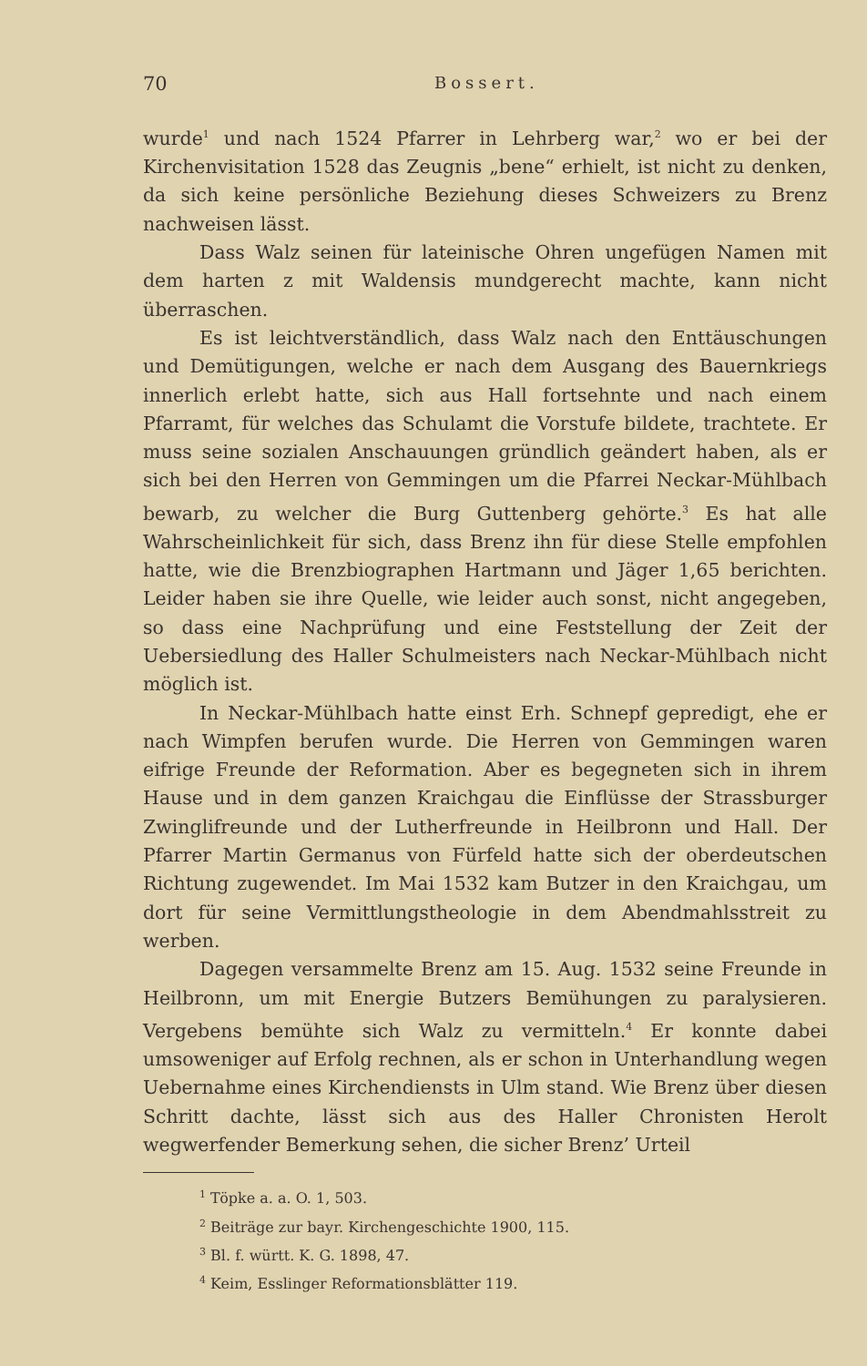70 Bossert.
wurde<sup>1</sup> und nach 1524 Pfarrer in Lehrberg war,<sup>2</sup> wo er bei der Kirchenvisitation 1528 das Zeugnis „bene“ erhielt, ist nicht zu denken, da sich keine persönliche Beziehung dieses Schweizers zu Brenz nachweisen lässt.
Dass Walz seinen für lateinische Ohren ungefügen Namen mit dem harten z mit Waldensis mundgerecht machte, kann nicht überraschen.
Es ist leichtverständlich, dass Walz nach den Enttäuschungen und Demütigungen, welche er nach dem Ausgang des Bauernkriegs innerlich erlebt hatte, sich aus Hall fortsehnte und nach einem Pfarramt, für welches das Schulamt die Vorstufe bildete, trachtete. Er muss seine sozialen Anschauungen gründlich geändert haben, als er sich bei den Herren von Gemmingen um die Pfarrei Neckar-Mühlbach bewarb, zu welcher die Burg Guttenberg gehörte.<sup>3</sup> Es hat alle Wahrscheinlichkeit für sich, dass Brenz ihn für diese Stelle empfohlen hatte, wie die Brenzbiographen Hartmann und Jäger 1,65 berichten. Leider haben sie ihre Quelle, wie leider auch sonst, nicht angegeben, so dass eine Nachprüfung und eine Feststellung der Zeit der Uebersiedlung des Haller Schulmeisters nach Neckar-Mühlbach nicht möglich ist.
In Neckar-Mühlbach hatte einst Erh. Schnepf gepredigt, ehe er nach Wimpfen berufen wurde. Die Herren von Gemmingen waren eifrige Freunde der Reformation. Aber es begegneten sich in ihrem Hause und in dem ganzen Kraichgau die Einflüsse der Strassburger Zwinglifreunde und der Lutherfreunde in Heilbronn und Hall. Der Pfarrer Martin Germanus von Fürfeld hatte sich der oberdeutschen Richtung zugewendet. Im Mai 1532 kam Butzer in den Kraichgau, um dort für seine Vermittlungstheologie in dem Abendmahlsstreit zu werben.
Dagegen versammelte Brenz am 15. Aug. 1532 seine Freunde in Heilbronn, um mit Energie Butzers Bemühungen zu paralysieren. Vergebens bemühte sich Walz zu vermitteln.<sup>4</sup> Er konnte dabei umsoweniger auf Erfolg rechnen, als er schon in Unterhandlung wegen Uebernahme eines Kirchendiensts in Ulm stand. Wie Brenz über diesen Schritt dachte, lässt sich aus des Haller Chronisten Herolt wegwerfender Bemerkung sehen, die sicher Brenz’ Urteil
<sup>1</sup> Töpke a. a. O. 1, 503.
<sup>2</sup> Beiträge zur bayr. Kirchengeschichte 1900, 115.
<sup>3</sup> Bl. f. württ. K. G. 1898, 47.
<sup>4</sup> Keim, Esslinger Reformationsblätter 119.